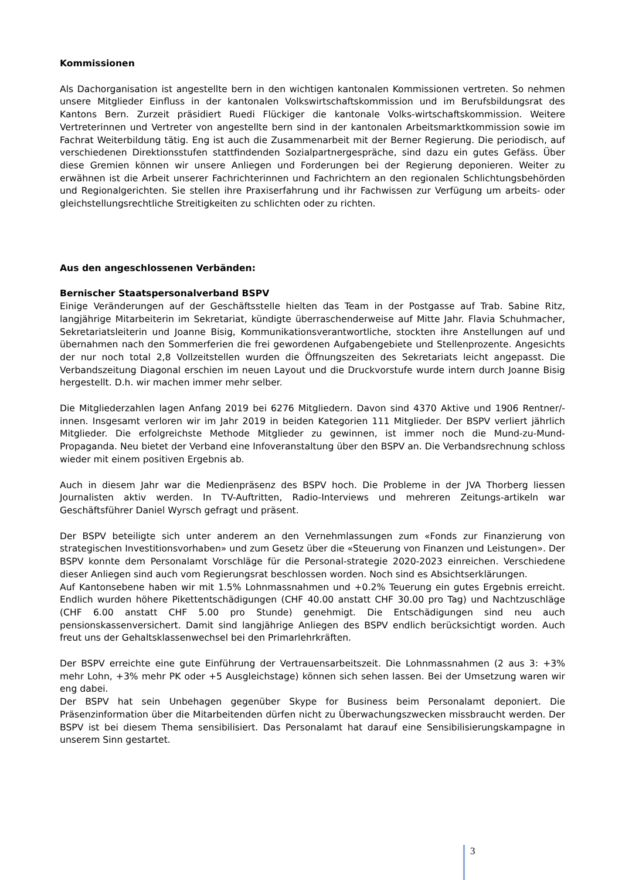Kommissionen
Als Dachorganisation ist angestellte bern in den wichtigen kantonalen Kommissionen vertreten. So nehmen unsere Mitglieder Einfluss in der kantonalen Volkswirtschaftskommission und im Berufsbildungsrat des Kantons Bern. Zurzeit präsidiert Ruedi Flückiger die kantonale Volks-wirtschaftskommission. Weitere Vertreterinnen und Vertreter von angestellte bern sind in der kantonalen Arbeitsmarktkommission sowie im Fachrat Weiterbildung tätig. Eng ist auch die Zusammenarbeit mit der Berner Regierung. Die periodisch, auf verschiedenen Direktionsstufen stattfindenden Sozialpartnergespräche, sind dazu ein gutes Gefäss. Über diese Gremien können wir unsere Anliegen und Forderungen bei der Regierung deponieren. Weiter zu erwähnen ist die Arbeit unserer Fachrichterinnen und Fachrichtern an den regionalen Schlichtungsbehörden und Regionalgerichten. Sie stellen ihre Praxiserfahrung und ihr Fachwissen zur Verfügung um arbeits- oder gleichstellungsrechtliche Streitigkeiten zu schlichten oder zu richten.
Aus den angeschlossenen Verbänden:
Bernischer Staatspersonalverband BSPV
Einige Veränderungen auf der Geschäftsstelle hielten das Team in der Postgasse auf Trab. Sabine Ritz, langjährige Mitarbeiterin im Sekretariat, kündigte überraschenderweise auf Mitte Jahr. Flavia Schuhmacher, Sekretariatsleiterin und Joanne Bisig, Kommunikationsverantwortliche, stockten ihre Anstellungen auf und übernahmen nach den Sommerferien die frei gewordenen Aufgabengebiete und Stellenprozente. Angesichts der nur noch total 2,8 Vollzeitstellen wurden die Öffnungszeiten des Sekretariats leicht angepasst. Die Verbandszeitung Diagonal erschien im neuen Layout und die Druckvorstufe wurde intern durch Joanne Bisig hergestellt. D.h. wir machen immer mehr selber.
Die Mitgliederzahlen lagen Anfang 2019 bei 6276 Mitgliedern. Davon sind 4370 Aktive und 1906 Rentner/-innen. Insgesamt verloren wir im Jahr 2019 in beiden Kategorien 111 Mitglieder. Der BSPV verliert jährlich Mitglieder. Die erfolgreichste Methode Mitglieder zu gewinnen, ist immer noch die Mund-zu-Mund-Propaganda. Neu bietet der Verband eine Infoveranstaltung über den BSPV an. Die Verbandsrechnung schloss wieder mit einem positiven Ergebnis ab.
Auch in diesem Jahr war die Medienpräsenz des BSPV hoch. Die Probleme in der JVA Thorberg liessen Journalisten aktiv werden. In TV-Auftritten, Radio-Interviews und mehreren Zeitungs-artikeln war Geschäftsführer Daniel Wyrsch gefragt und präsent.
Der BSPV beteiligte sich unter anderem an den Vernehmlassungen zum «Fonds zur Finanzierung von strategischen Investitionsvorhaben» und zum Gesetz über die «Steuerung von Finanzen und Leistungen». Der BSPV konnte dem Personalamt Vorschläge für die Personal-strategie 2020-2023 einreichen. Verschiedene dieser Anliegen sind auch vom Regierungsrat beschlossen worden. Noch sind es Absichtserklärungen.
Auf Kantonsebene haben wir mit 1.5% Lohnmassnahmen und +0.2% Teuerung ein gutes Ergebnis erreicht. Endlich wurden höhere Pikettentschädigungen (CHF 40.00 anstatt CHF 30.00 pro Tag) und Nachtzuschläge (CHF 6.00 anstatt CHF 5.00 pro Stunde) genehmigt. Die Entschädigungen sind neu auch pensionskassenversichert. Damit sind langjährige Anliegen des BSPV endlich berücksichtigt worden. Auch freut uns der Gehaltsklassenwechsel bei den Primarlehrkräften.
Der BSPV erreichte eine gute Einführung der Vertrauensarbeitszeit. Die Lohnmassnahmen (2 aus 3: +3% mehr Lohn, +3% mehr PK oder +5 Ausgleichstage) können sich sehen lassen. Bei der Umsetzung waren wir eng dabei.
Der BSPV hat sein Unbehagen gegenüber Skype for Business beim Personalamt deponiert. Die Präsenzinformation über die Mitarbeitenden dürfen nicht zu Überwachungszwecken missbraucht werden. Der BSPV ist bei diesem Thema sensibilisiert. Das Personalamt hat darauf eine Sensibilisierungskampagne in unserem Sinn gestartet.
3